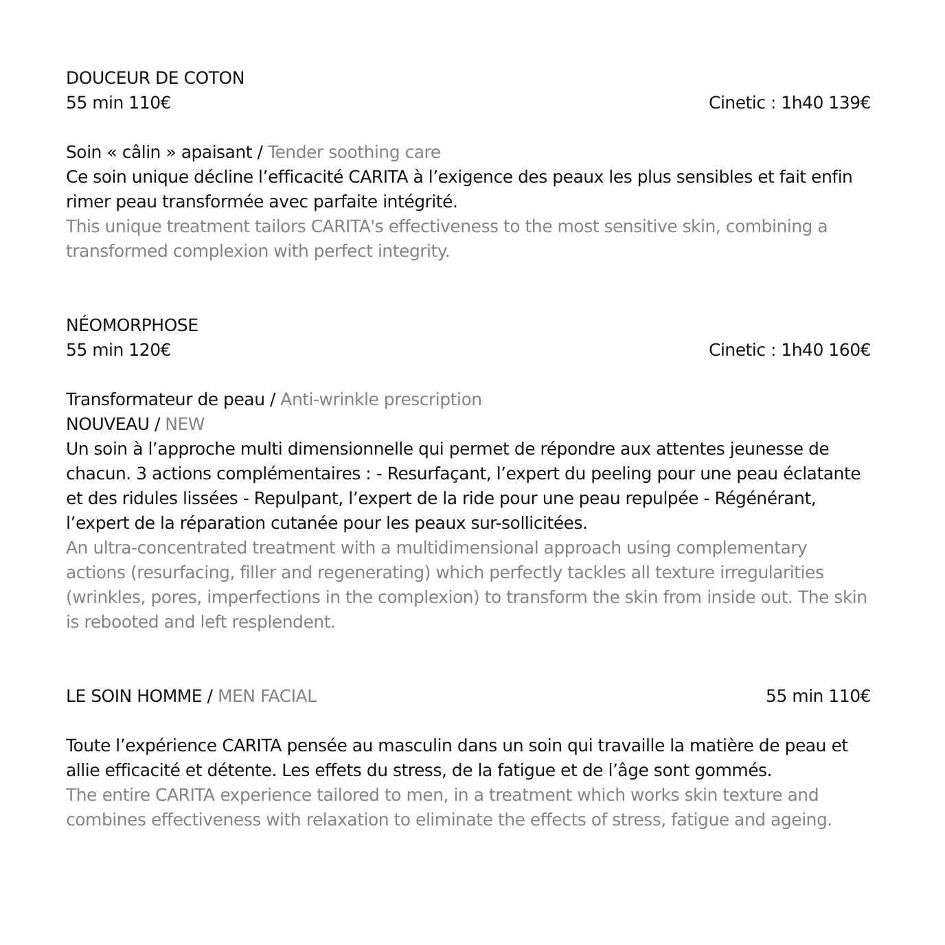DOUCEUR DE COTON
55 min 110€ Cinetic : 1h40 139€
Soin « câlin » apaisant / Tender soothing care
Ce soin unique décline l’efficacité CARITA à l’exigence des peaux les plus sensibles et fait enfin rimer peau transformée avec parfaite intégrité.
This unique treatment tailors CARITA's effectiveness to the most sensitive skin, combining a transformed complexion with perfect integrity.
NÉOMORPHOSE
55 min 120€ Cinetic : 1h40 160€
Transformateur de peau / Anti-wrinkle prescription
NOUVEAU / NEW
Un soin à l’approche multi dimensionnelle qui permet de répondre aux attentes jeunesse de chacun. 3 actions complémentaires : - Resurfaçant, l’expert du peeling pour une peau éclatante et des ridules lissées - Repulpant, l’expert de la ride pour une peau repulpée - Régénérant, l’expert de la réparation cutanée pour les peaux sur-sollicitées.
An ultra-concentrated treatment with a multidimensional approach using complementary actions (resurfacing, filler and regenerating) which perfectly tackles all texture irregularities (wrinkles, pores, imperfections in the complexion) to transform the skin from inside out. The skin is rebooted and left resplendent.
LE SOIN HOMME / MEN FACIAL 55 min 110€
Toute l’expérience CARITA pensée au masculin dans un soin qui travaille la matière de peau et allie efficacité et détente. Les effets du stress, de la fatigue et de l’âge sont gommés.
The entire CARITA experience tailored to men, in a treatment which works skin texture and combines effectiveness with relaxation to eliminate the effects of stress, fatigue and ageing.